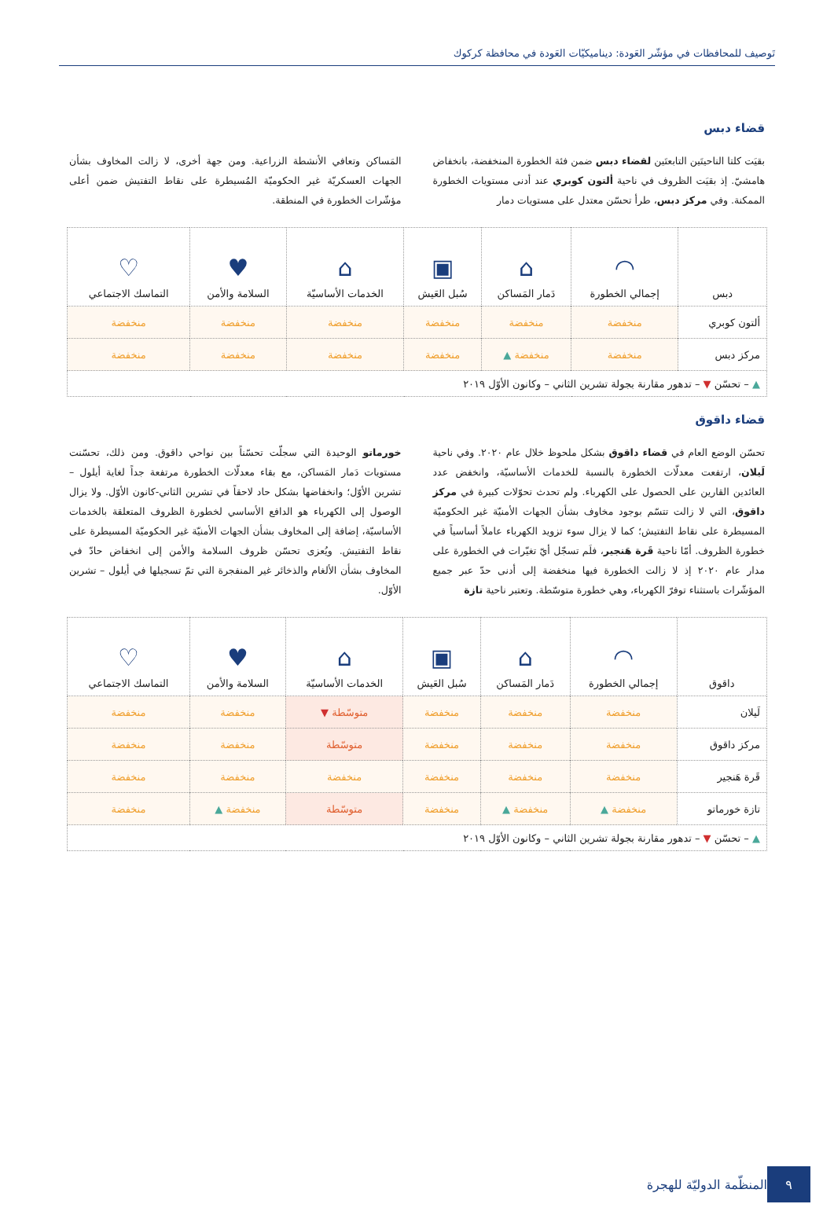تَوصيف للمحافظات في مؤشّر العَودة: ديناميكيّات العَودة في محافظة كركوك
قضاء دبس
بقيَت كلتا الناحيتَين التابعتَين لقضاء دبس ضمن فئة الخطورة المنخفضة، بانخفاض هامشيّ. إذ بقيَت الظروف في ناحية ألتون كوبري عند أدنى مستويات الخطورة الممكنة. وفي مركز دبس، طرأ تحسّن معتدل على مستويات دمار
المَساكن وتعافي الأنشطة الزراعية. ومن جهة أخرى، لا زالت المخاوف بشأن الجهات العسكريّة غير الحكوميّة المُسيطرة على نقاط التفتيش ضمن أعلى مؤشّرات الخطورة في المنطقة.
| دبس | ◠ إجمالي الخطورة | ⌂ دَمار المَساكن | ▣ سُبل العَيش | ⌂ الخدمات الأساسيّة | ♥ السلامة والأمن | ♡ التماسك الاجتماعي |
| --- | --- | --- | --- | --- | --- | --- |
| ألتون كوبري | منخفضة | منخفضة | منخفضة | منخفضة | منخفضة | منخفضة |
| مركز دبس | منخفضة | منخفضة ▲ | منخفضة | منخفضة | منخفضة | منخفضة |
| ▲ – تحسّن ▼ – تدهور مقارنة بجولة تشرين الثاني – وكانون الأوّل ٢٠١٩ | | | | | | |
قضاء داقوق
تحسّن الوضع العام في قضاء داقوق بشكل ملحوظ خلال عام ٢٠٢٠. وفي ناحية لَيلان، ارتفعت معدلّات الخطورة بالنسبة للخدمات الأساسيّة، وانخفض عدد العائدين القارين على الحصول على الكهرباء. ولم تحدث تحوّلات كبيرة في مركز داقوق، التي لا زالت تتسّم بوجود مخاوف بشأن الجهات الأمنيّة غير الحكوميّة المسيطرة على نقاط التفتيش؛ كما لا يزال سوء تزويد الكهرباء عاملاً أساسياً في خطورة الظروف. أمّا ناحية قَرة هَنجير، فلَم تسجّل أيّ تغيّرات في الخطورة على مدار عام ٢٠٢٠ إذ لا زالت الخطورة فيها منخفضة إلى أدنى حدّ عبر جميع المؤشّرات باستثناء توفرّ الكهرباء، وهي خطورة متوسّطة. وتعتبر ناحية تازة
خورماتو الوحيدة التي سجلّت تحسّناً بين نواحي داقوق. ومن ذلك، تحسّنت مستويات دَمار المَساكن، مع بقاء معدلّات الخطورة مرتفعة جداً لغاية أيلول – تشرين الأوّل؛ وانخفاضها بشكل حاد لاحقاً في تشرين الثاني-كانون الأوّل. ولا يزال الوصول إلى الكهرباء هو الدافع الأساسي لخطورة الظروف المتعلقة بالخدمات الأساسيّة، إضافة إلى المخاوف بشأن الجهات الأمنيّة غير الحكوميّة المسيطرة على نقاط التفتيش. ويُعزى تحسّن ظروف السلامة والأمن إلى انخفاض حادّ في المخاوف بشأن الألغام والذخائر غير المنفجرة التي تمّ تسجيلها في أيلول – تشرين الأوّل.
| داقوق | ◠ إجمالي الخطورة | ⌂ دَمار المَساكن | ▣ سُبل العَيش | ⌂ الخدمات الأساسيّة | ♥ السلامة والأمن | ♡ التماسك الاجتماعي |
| --- | --- | --- | --- | --- | --- | --- |
| لَيلان | منخفضة | منخفضة | منخفضة | متوسّطة ▼ | منخفضة | منخفضة |
| مركز داقوق | منخفضة | منخفضة | منخفضة | متوسّطة | منخفضة | منخفضة |
| قَرة هَنجير | منخفضة | منخفضة | منخفضة | منخفضة | منخفضة | منخفضة |
| تازة خورماتو | منخفضة ▲ | منخفضة ▲ | منخفضة | متوسّطة | منخفضة ▲ | منخفضة |
| ▲ – تحسّن ▼ – تدهور مقارنة بجولة تشرين الثاني – وكانون الأوّل ٢٠١٩ | | | | | | |
٩
المنظّمة الدوليّة للهجرة